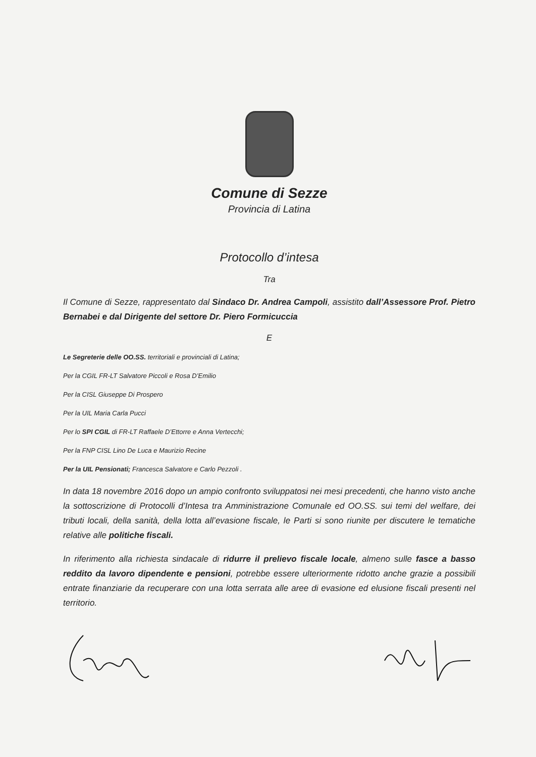Comune di Sezze
Provincia di Latina
Protocollo d’intesa
Tra
Il Comune di Sezze, rappresentato dal Sindaco Dr. Andrea Campoli, assistito dall’Assessore Prof. Pietro Bernabei e dal Dirigente del settore Dr. Piero Formicuccia
E
Le Segreterie delle OO.SS. territoriali e provinciali di Latina;
Per la CGIL FR-LT Salvatore Piccoli e Rosa D’Emilio
Per la CISL Giuseppe Di Prospero
Per la UIL Maria Carla Pucci
Per lo SPI CGIL di FR-LT Raffaele D’Ettorre e Anna Vertecchi;
Per la FNP CISL Lino De Luca e Maurizio Recine
Per la UIL Pensionati; Francesca Salvatore e Carlo Pezzoli .
In data 18 novembre 2016 dopo un ampio confronto sviluppatosi nei mesi precedenti, che hanno visto anche la sottoscrizione di Protocolli d’Intesa tra Amministrazione Comunale ed OO.SS. sui temi del welfare, dei tributi locali, della sanità, della lotta all’evasione fiscale, le Parti si sono riunite per discutere le tematiche relative alle politiche fiscali.
In riferimento alla richiesta sindacale di ridurre il prelievo fiscale locale, almeno sulle fasce a basso reddito da lavoro dipendente e pensioni, potrebbe essere ulteriormente ridotto anche grazie a possibili entrate finanziarie da recuperare con una lotta serrata alle aree di evasione ed elusione fiscali presenti nel territorio.